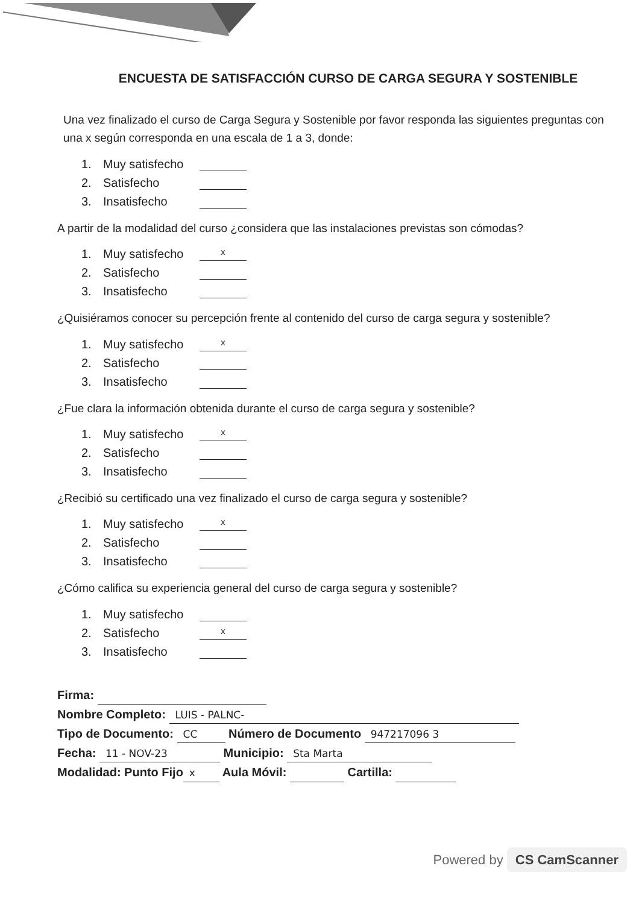ENCUESTA DE SATISFACCIÓN CURSO DE CARGA SEGURA Y SOSTENIBLE
Una vez finalizado el curso de Carga Segura y Sostenible por favor responda las siguientes preguntas con una x según corresponda en una escala de 1 a 3, donde:
1. Muy satisfecho
2. Satisfecho
3. Insatisfecho
A partir de la modalidad del curso ¿considera que las instalaciones previstas son cómodas?
1. Muy satisfecho x
2. Satisfecho
3. Insatisfecho
¿Quisiéramos conocer su percepción frente al contenido del curso de carga segura y sostenible?
1. Muy satisfecho x
2. Satisfecho
3. Insatisfecho
¿Fue clara la información obtenida durante el curso de carga segura y sostenible?
1. Muy satisfecho x
2. Satisfecho
3. Insatisfecho
¿Recibió su certificado una vez finalizado el curso de carga segura y sostenible?
1. Muy satisfecho x
2. Satisfecho
3. Insatisfecho
¿Cómo califica su experiencia general del curso de carga segura y sostenible?
1. Muy satisfecho
2. Satisfecho x
3. Insatisfecho
Firma:
Nombre Completo: LUIS - PALNC-
Tipo de Documento: CC Número de Documento 947217096 3
Fecha: 11 - NOV-23 Municipio: Sta Marta
Modalidad: Punto Fijo x Aula Móvil: Cartilla:
Powered by CS CamScanner